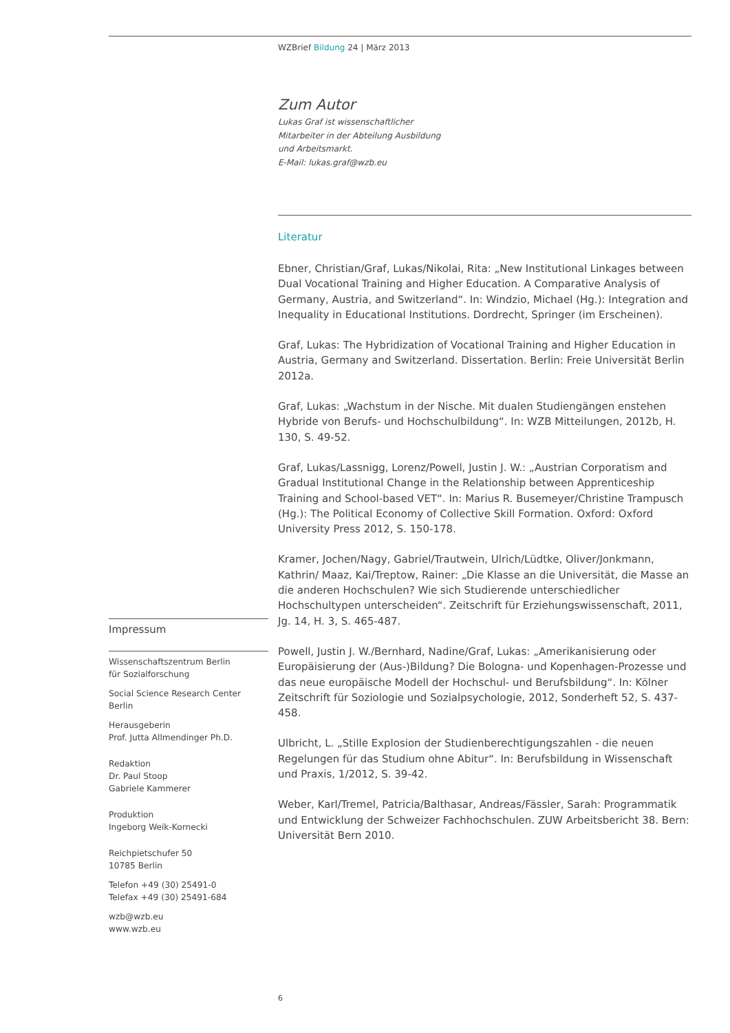WZBrief Bildung 24 | März 2013
Zum Autor
Lukas Graf ist wissenschaftlicher
Mitarbeiter in der Abteilung Ausbildung
und Arbeitsmarkt.
E-Mail: lukas.graf@wzb.eu
Literatur
Ebner, Christian/Graf, Lukas/Nikolai, Rita: „New Institutional Linkages between Dual Vocational Training and Higher Education. A Comparative Analysis of Germany, Austria, and Switzerland“. In: Windzio, Michael (Hg.): Integration and Inequality in Educational Institutions. Dordrecht, Springer (im Erscheinen).
Graf, Lukas: The Hybridization of Vocational Training and Higher Education in Austria, Germany and Switzerland. Dissertation. Berlin: Freie Universität Berlin 2012a.
Graf, Lukas: „Wachstum in der Nische. Mit dualen Studiengängen enstehen Hybride von Berufs- und Hochschulbildung“. In: WZB Mitteilungen, 2012b, H. 130, S. 49-52.
Graf, Lukas/Lassnigg, Lorenz/Powell, Justin J. W.: „Austrian Corporatism and Gradual Institutional Change in the Relationship between Apprenticeship Training and School-based VET“. In: Marius R. Busemeyer/Christine Trampusch (Hg.): The Political Economy of Collective Skill Formation. Oxford: Oxford University Press 2012, S. 150-178.
Kramer, Jochen/Nagy, Gabriel/Trautwein, Ulrich/Lüdtke, Oliver/Jonkmann, Kathrin/ Maaz, Kai/Treptow, Rainer: „Die Klasse an die Universität, die Masse an die anderen Hochschulen? Wie sich Studierende unterschiedlicher Hochschultypen unterscheiden“. Zeitschrift für Erziehungswissenschaft, 2011, Jg. 14, H. 3, S. 465-487.
Powell, Justin J. W./Bernhard, Nadine/Graf, Lukas: „Amerikanisierung oder Europäisierung der (Aus-)Bildung? Die Bologna- und Kopenhagen-Prozesse und das neue europäische Modell der Hochschul- und Berufsbildung“. In: Kölner Zeitschrift für Soziologie und Sozialpsychologie, 2012, Sonderheft 52, S. 437-458.
Ulbricht, L. „Stille Explosion der Studienberechtigungszahlen - die neuen Regelungen für das Studium ohne Abitur“. In: Berufsbildung in Wissenschaft und Praxis, 1/2012, S. 39-42.
Weber, Karl/Tremel, Patricia/Balthasar, Andreas/Fässler, Sarah: Programmatik und Entwicklung der Schweizer Fachhochschulen. ZUW Arbeitsbericht 38. Bern: Universität Bern 2010.
Impressum
Wissenschaftszentrum Berlin
für Sozialforschung
Social Science Research Center
Berlin
Herausgeberin
Prof. Jutta Allmendinger Ph.D.
Redaktion
Dr. Paul Stoop
Gabriele Kammerer
Produktion
Ingeborg Weik-Kornecki
Reichpietschufer 50
10785 Berlin
Telefon +49 (30) 25491-0
Telefax +49 (30) 25491-684
wzb@wzb.eu
www.wzb.eu
6